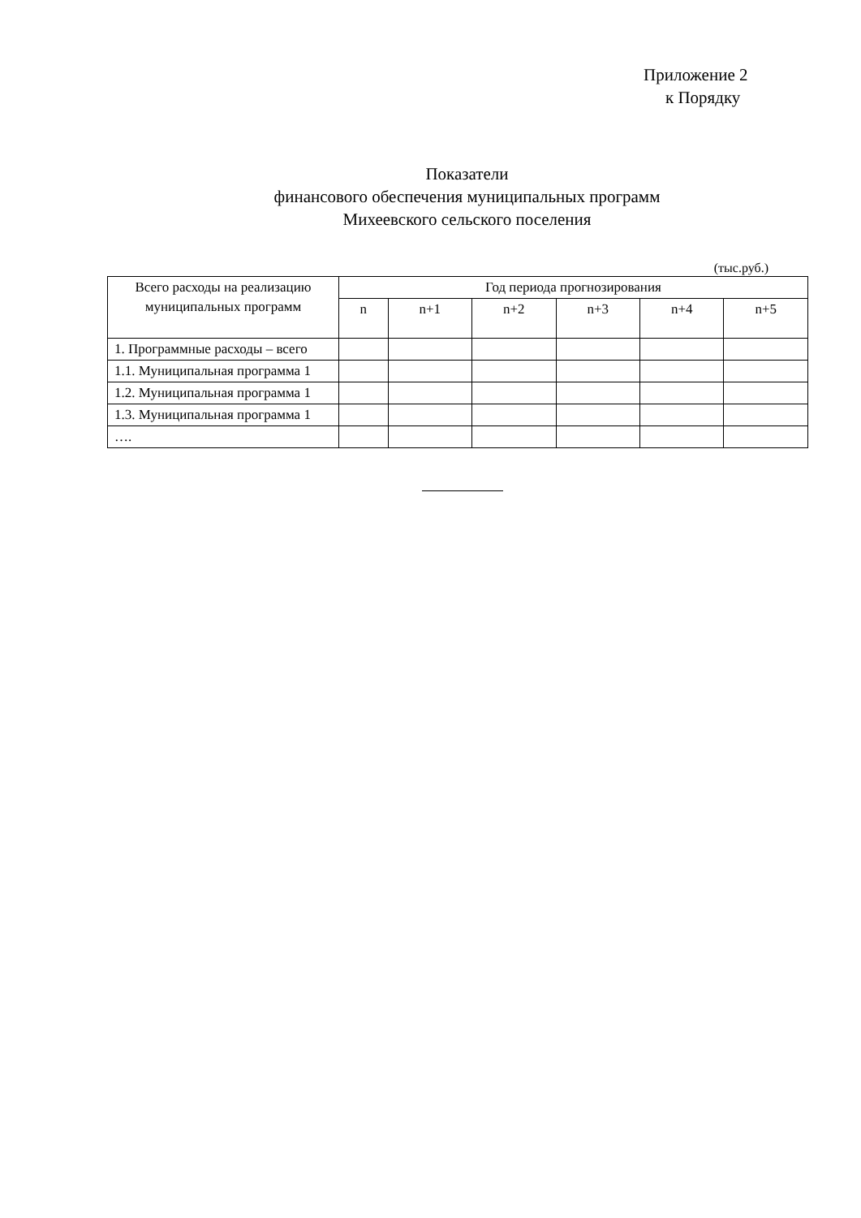Приложение 2
к Порядку
Показатели
финансового обеспечения муниципальных программ
Михеевского сельского поселения
(тыс.руб.)
| Всего расходы на реализацию муниципальных программ | Год периода прогнозирования | | | | | |
| --- | --- | --- | --- | --- | --- | --- |
| | n | n+1 | n+2 | n+3 | n+4 | n+5 |
| 1. Программные расходы – всего | | | | | | |
| 1.1. Муниципальная программа 1 | | | | | | |
| 1.2. Муниципальная программа 1 | | | | | | |
| 1.3. Муниципальная программа 1 | | | | | | |
| …. | | | | | | |